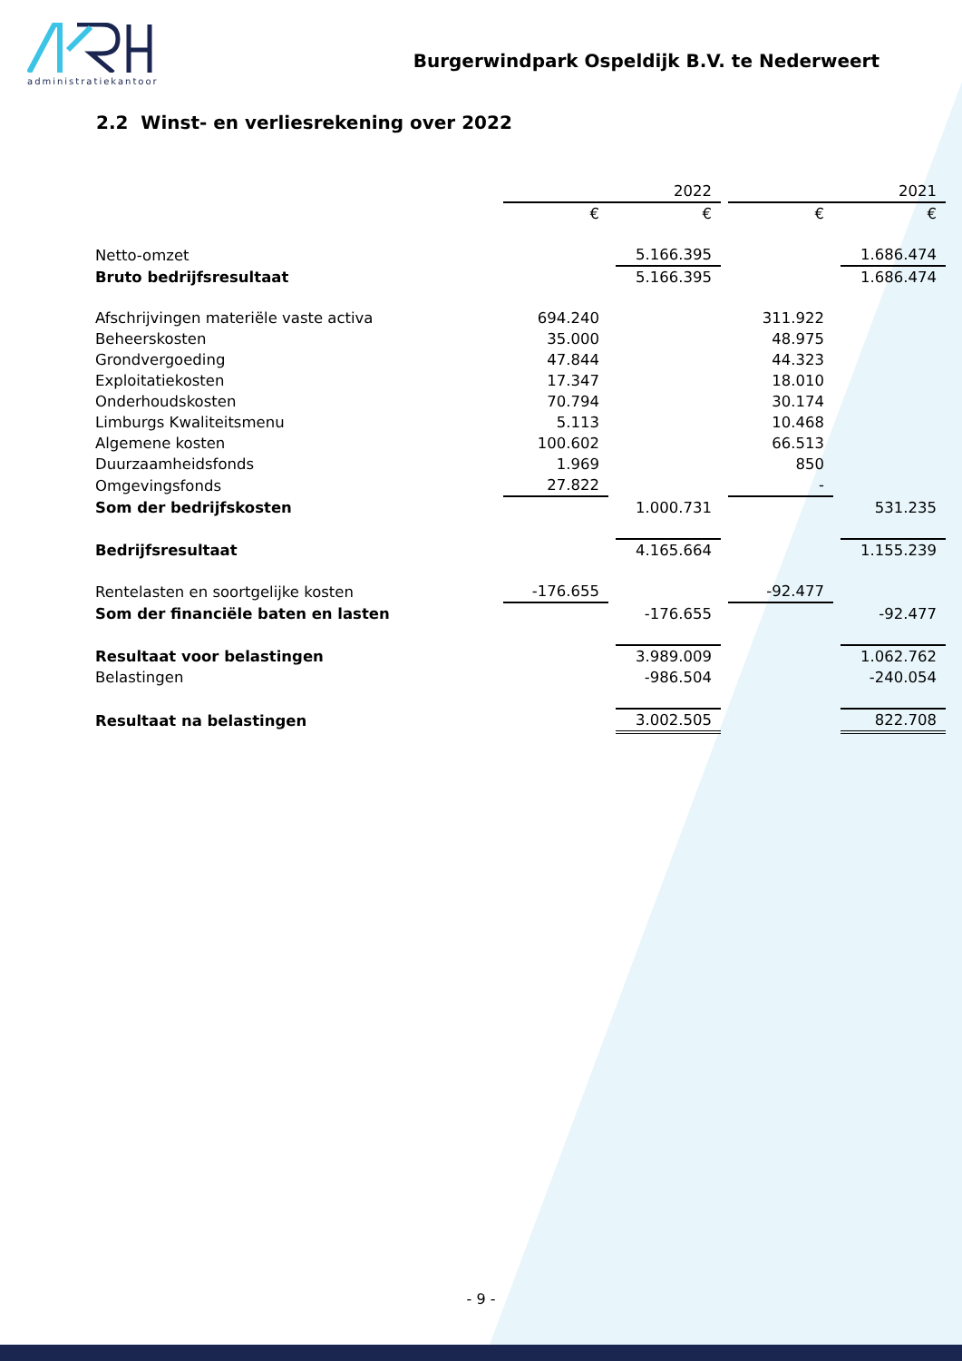administratiekantoor
Burgerwindpark Ospeldijk B.V. te Nederweert
2.2 Winst- en verliesrekening over 2022
| | | | 2022 | | | | 2021 |
| | € | | € | | € | | € |
| Netto-omzet | | | 5.166.395 | | | | 1.686.474 |
| Bruto bedrijfsresultaat | | | 5.166.395 | | | | 1.686.474 |
| Afschrijvingen materiële vaste activa | 694.240 | | | | 311.922 | | |
| Beheerskosten | 35.000 | | | | 48.975 | | |
| Grondvergoeding | 47.844 | | | | 44.323 | | |
| Exploitatiekosten | 17.347 | | | | 18.010 | | |
| Onderhoudskosten | 70.794 | | | | 30.174 | | |
| Limburgs Kwaliteitsmenu | 5.113 | | | | 10.468 | | |
| Algemene kosten | 100.602 | | | | 66.513 | | |
| Duurzaamheidsfonds | 1.969 | | | | 850 | | |
| Omgevingsfonds | 27.822 | | | | - | | |
| Som der bedrijfskosten | | | 1.000.731 | | | | 531.235 |
| Bedrijfsresultaat | | | 4.165.664 | | | | 1.155.239 |
| Rentelasten en soortgelijke kosten | -176.655 | | | | -92.477 | | |
| Som der financiële baten en lasten | | | -176.655 | | | | -92.477 |
| Resultaat voor belastingen | | | 3.989.009 | | | | 1.062.762 |
| Belastingen | | | -986.504 | | | | -240.054 |
| Resultaat na belastingen | | | 3.002.505 | | | | 822.708 |
- 9 -